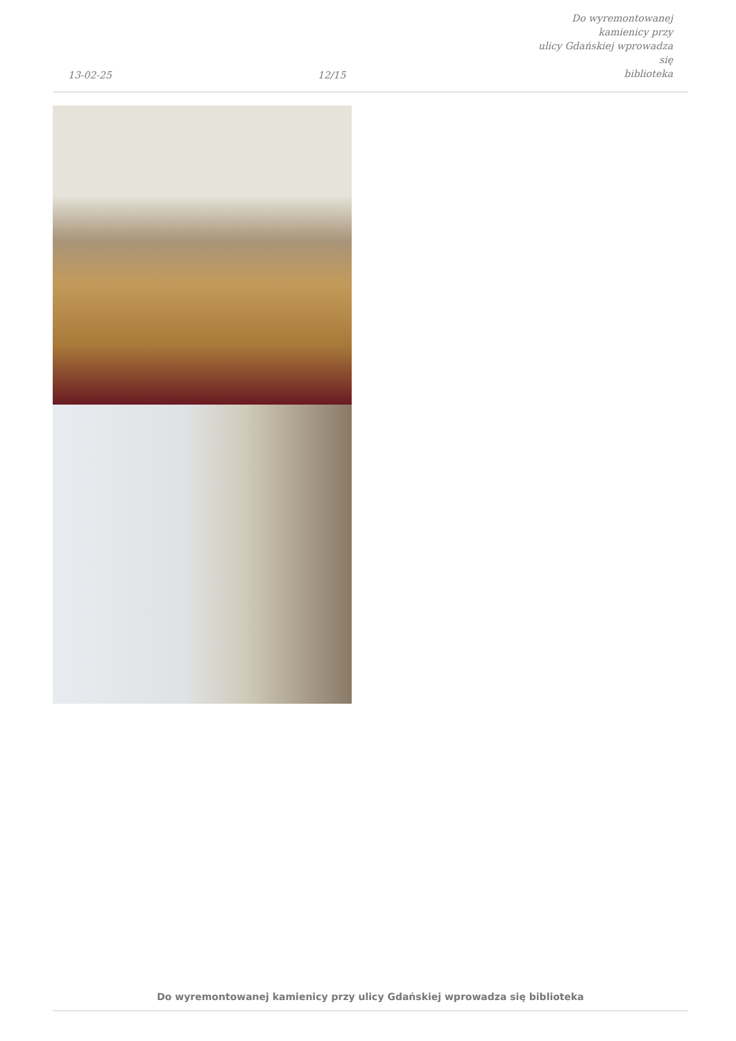13-02-25
12/15
Do wyremontowanej kamienicy przy
ulicy Gdańskiej wprowadza się
biblioteka
Do wyremontowanej kamienicy przy ulicy Gdańskiej wprowadza się biblioteka